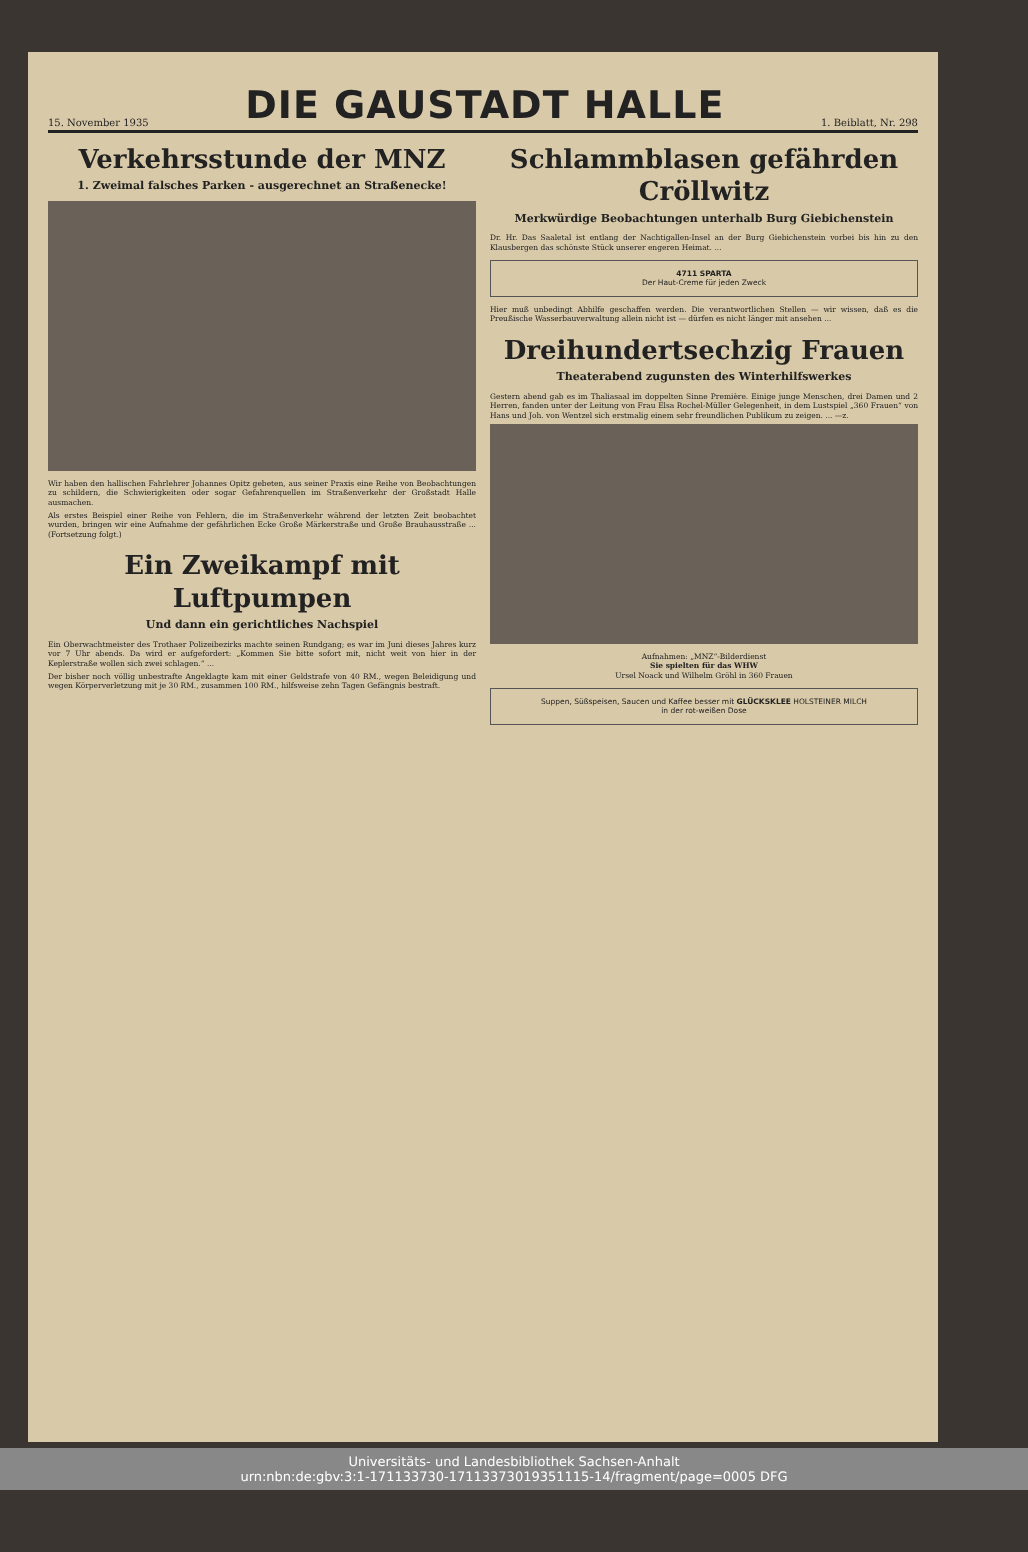15. November 1935
DIE GAUSTADT HALLE
1. Beiblatt, Nr. 298
Verkehrsstunde der MNZ
1. Zweimal falsches Parken - ausgerechnet an Straßenecke!
Wir haben den hallischen Fahrlehrer Johannes Opitz gebeten, aus seiner Praxis eine Reihe von Beobachtungen zu schildern, die Schwierigkeiten oder sogar Gefahrenquellen im Straßenverkehr der Großstadt Halle ausmachen.
Als erstes Beispiel einer Reihe von Fehlern, die im Straßenverkehr während der letzten Zeit beobachtet wurden, bringen wir eine Aufnahme der gefährlichen Ecke Große Märkerstraße und Große Brauhausstraße ... (Fortsetzung folgt.)
Ein Zweikampf mit Luftpumpen
Und dann ein gerichtliches Nachspiel
Ein Oberwachtmeister des Trothaer Polizeibezirks machte seinen Rundgang; es war im Juni dieses Jahres kurz vor 7 Uhr abends. Da wird er aufgefordert: „Kommen Sie bitte sofort mit, nicht weit von hier in der Keplerstraße wollen sich zwei schlagen.“ ...
Der bisher noch völlig unbestrafte Angeklagte kam mit einer Geldstrafe von 40 RM., wegen Beleidigung und wegen Körperverletzung mit je 30 RM., zusammen 100 RM., hilfsweise zehn Tagen Gefängnis bestraft.
Schlammblasen gefährden Cröllwitz
Merkwürdige Beobachtungen unterhalb Burg Giebichenstein
Dr. Hr. Das Saaletal ist entlang der Nachtigallen-Insel an der Burg Giebichenstein vorbei bis hin zu den Klausbergen das schönste Stück unserer engeren Heimat. ...
4711 SPARTA
Der Haut-Creme für jeden Zweck
Hier muß unbedingt Abhilfe geschaffen werden. Die verantwortlichen Stellen — wir wissen, daß es die Preußische Wasserbauverwaltung allein nicht ist — dürfen es nicht länger mit ansehen ...
Dreihundertsechzig Frauen
Theaterabend zugunsten des Winterhilfswerkes
Gestern abend gab es im Thaliasaal im doppelten Sinne Première. Einige junge Menschen, drei Damen und 2 Herren, fanden unter der Leitung von Frau Elsa Rochel-Müller Gelegenheit, in dem Lustspiel „360 Frauen“ von Hans und Joh. von Wentzel sich erstmalig einem sehr freundlichen Publikum zu zeigen. ... —z.
Aufnahmen: „MNZ“-Bilderdienst
Sie spielten für das WHW
Ursel Noack und Wilhelm Gröhl in 360 Frauen
Suppen, Süßspeisen, Saucen und Kaffee besser mit GLÜCKSKLEE HOLSTEINER MILCH
in der rot-weißen Dose
Universitäts- und Landesbibliothek Sachsen-Anhalt
urn:nbn:de:gbv:3:1-171133730-17113373019351115-14/fragment/page=0005 DFG